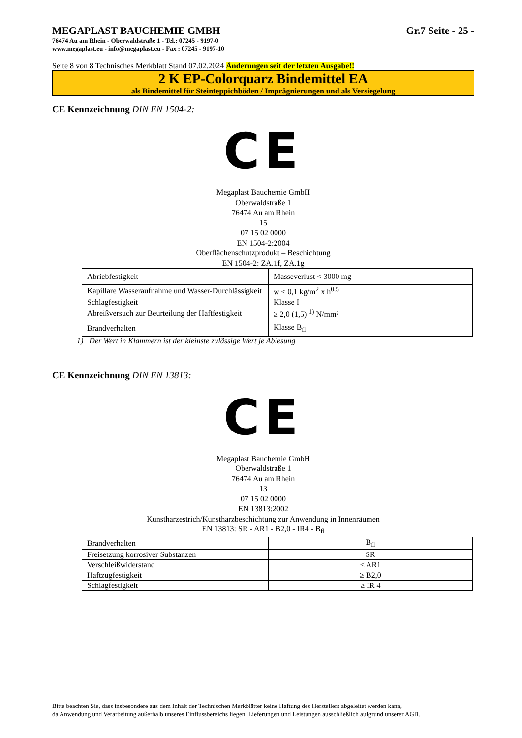MEGAPLAST BAUCHEMIE GMBH Gr.7 Seite - 25 -
76474 Au am Rhein - Oberwaldstraße 1 - Tel.: 07245 - 9197-0
www.megaplast.eu - info@megaplast.eu - Fax : 07245 - 9197-10
Seite 8 von 8 Technisches Merkblatt Stand 07.02.2024 Änderungen seit der letzten Ausgabe!!
2 K EP-Colorquarz Bindemittel EA
als Bindemittel für Steinteppichböden / Imprägnierungen und als Versiegelung
CE Kennzeichnung DIN EN 1504-2:
CE
Megaplast Bauchemie GmbH
Oberwaldstraße 1
76474 Au am Rhein
15
07 15 02 0000
EN 1504-2:2004
Oberflächenschutzprodukt – Beschichtung
EN 1504-2: ZA.1f, ZA.1g
| Abriebfestigkeit | Masseverlust < 3000 mg |
| Kapillare Wasseraufnahme und Wasser-Durchlässigkeit | w < 0,1 kg/m<sup>2</sup> x h<sup>0,5</sup> |
| Schlagfestigkeit | Klasse I |
| Abreißversuch zur Beurteilung der Haftfestigkeit | ≥ 2,0 (1,5) <sup>1)</sup> N/mm² |
| Brandverhalten | Klasse B<sub>fl</sub> |
1) Der Wert in Klammern ist der kleinste zulässige Wert je Ablesung
CE Kennzeichnung DIN EN 13813:
CE
Megaplast Bauchemie GmbH
Oberwaldstraße 1
76474 Au am Rhein
13
07 15 02 0000
EN 13813:2002
Kunstharzestrich/Kunstharzbeschichtung zur Anwendung in Innenräumen
EN 13813: SR - AR1 - B2,0 - IR4 - B<sub>fl</sub>
| Brandverhalten | B<sub>fl</sub> |
| Freisetzung korrosiver Substanzen | SR |
| Verschleißwiderstand | ≤ AR1 |
| Haftzugfestigkeit | ≥ B2,0 |
| Schlagfestigkeit | ≥ IR 4 |
Bitte beachten Sie, dass insbesondere aus dem Inhalt der Technischen Merkblätter keine Haftung des Herstellers abgeleitet werden kann,
da Anwendung und Verarbeitung außerhalb unseres Einflussbereichs liegen. Lieferungen und Leistungen ausschließlich aufgrund unserer AGB.